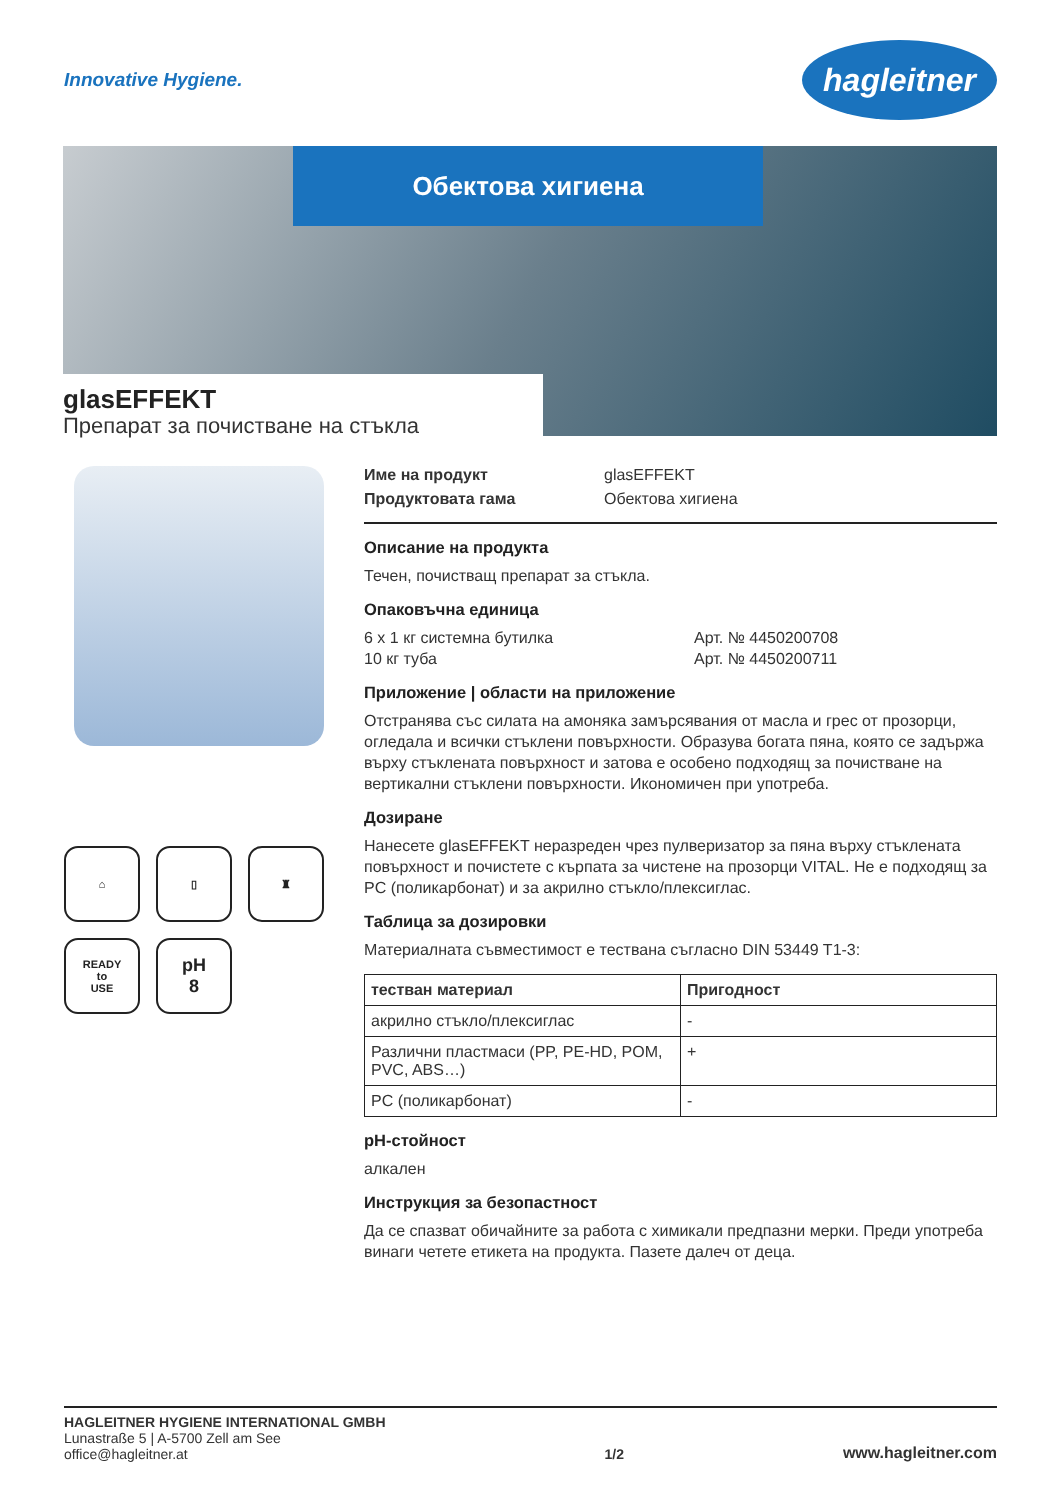Innovative Hygiene.
hagleitner
Обектова хигиена
glasEFFEKT
Препарат за почистване на стъкла
⌂
▯
♜
READY
to
USE
pH
8
Име на продукт glasEFFEKT Продуктовата гама Обектова хигиена
Описание на продукта
Течен, почистващ препарат за стъкла.
Опаковъчна единица
6 x 1 кг системна бутилка Арт. № 4450200708 10 кг туба Арт. № 4450200711
Приложение | области на приложение
Отстранява със силата на амоняка замърсявания от масла и грес от прозорци, огледала и всички стъклени повърхности. Образува богата пяна, която се задържа върху стъклената повърхност и затова е особено подходящ за почистване на вертикални стъклени повърхности. Икономичен при употреба.
Дозиране
Нанесете glasEFFEKT неразреден чрез пулверизатор за пяна върху стъклената повърхност и почистете с кърпата за чистене на прозорци VITAL. Не е подходящ за PC (поликарбонат) и за акрилно стъкло/плексиглас.
Таблица за дозировки
Материалната съвместимост е тествана съгласно DIN 53449 T1-3:
| тестван материал | Пригодност |
| --- | --- |
| акрилно стъкло/плексиглас | - |
| Различни пластмаси (PP, PE-HD, POM, PVC, ABS…) | + |
| PC (поликарбонат) | - |
pH-стойност
алкален
Инструкция за безопастност
Да се спазват обичайните за работа с химикали предпазни мерки. Преди употреба винаги четете етикета на продукта. Пазете далеч от деца.
HAGLEITNER HYGIENE INTERNATIONAL GMBH
Lunastraße 5 | A-5700 Zell am See
office@hagleitner.at
1/2 www.hagleitner.com